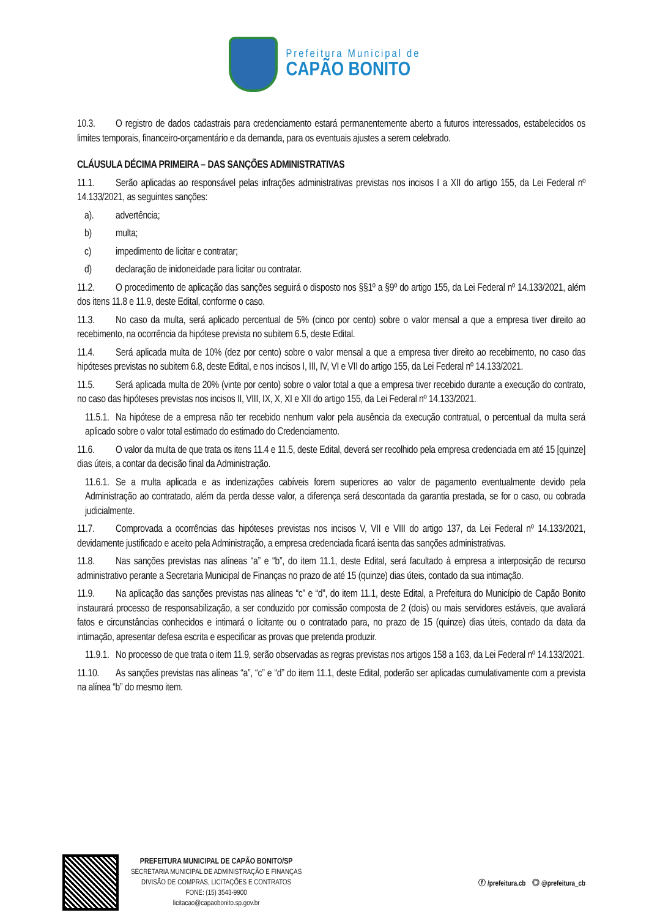Prefeitura Municipal de
CAPÃO BONITO
10.3. O registro de dados cadastrais para credenciamento estará permanentemente aberto a futuros interessados, estabelecidos os limites temporais, financeiro-orçamentário e da demanda, para os eventuais ajustes a serem celebrado.
CLÁUSULA DÉCIMA PRIMEIRA – DAS SANÇÕES ADMINISTRATIVAS
11.1. Serão aplicadas ao responsável pelas infrações administrativas previstas nos incisos I a XII do artigo 155, da Lei Federal nº 14.133/2021, as seguintes sanções:
a). advertência;
b) multa;
c) impedimento de licitar e contratar;
d) declaração de inidoneidade para licitar ou contratar.
11.2. O procedimento de aplicação das sanções seguirá o disposto nos §§1º a §9º do artigo 155, da Lei Federal nº 14.133/2021, além dos itens 11.8 e 11.9, deste Edital, conforme o caso.
11.3. No caso da multa, será aplicado percentual de 5% (cinco por cento) sobre o valor mensal a que a empresa tiver direito ao recebimento, na ocorrência da hipótese prevista no subitem 6.5, deste Edital.
11.4. Será aplicada multa de 10% (dez por cento) sobre o valor mensal a que a empresa tiver direito ao recebimento, no caso das hipóteses previstas no subitem 6.8, deste Edital, e nos incisos I, III, IV, VI e VII do artigo 155, da Lei Federal nº 14.133/2021.
11.5. Será aplicada multa de 20% (vinte por cento) sobre o valor total a que a empresa tiver recebido durante a execução do contrato, no caso das hipóteses previstas nos incisos II, VIII, IX, X, XI e XII do artigo 155, da Lei Federal nº 14.133/2021.
11.5.1. Na hipótese de a empresa não ter recebido nenhum valor pela ausência da execução contratual, o percentual da multa será aplicado sobre o valor total estimado do estimado do Credenciamento.
11.6. O valor da multa de que trata os itens 11.4 e 11.5, deste Edital, deverá ser recolhido pela empresa credenciada em até 15 [quinze] dias úteis, a contar da decisão final da Administração.
11.6.1. Se a multa aplicada e as indenizações cabíveis forem superiores ao valor de pagamento eventualmente devido pela Administração ao contratado, além da perda desse valor, a diferença será descontada da garantia prestada, se for o caso, ou cobrada judicialmente.
11.7. Comprovada a ocorrências das hipóteses previstas nos incisos V, VII e VIII do artigo 137, da Lei Federal nº 14.133/2021, devidamente justificado e aceito pela Administração, a empresa credenciada ficará isenta das sanções administrativas.
11.8. Nas sanções previstas nas alíneas “a” e “b”, do item 11.1, deste Edital, será facultado à empresa a interposição de recurso administrativo perante a Secretaria Municipal de Finanças no prazo de até 15 (quinze) dias úteis, contado da sua intimação.
11.9. Na aplicação das sanções previstas nas alíneas “c” e “d”, do item 11.1, deste Edital, a Prefeitura do Município de Capão Bonito instaurará processo de responsabilização, a ser conduzido por comissão composta de 2 (dois) ou mais servidores estáveis, que avaliará fatos e circunstâncias conhecidos e intimará o licitante ou o contratado para, no prazo de 15 (quinze) dias úteis, contado da data da intimação, apresentar defesa escrita e especificar as provas que pretenda produzir.
11.9.1. No processo de que trata o item 11.9, serão observadas as regras previstas nos artigos 158 a 163, da Lei Federal nº 14.133/2021.
11.10. As sanções previstas nas alíneas “a”, “c” e “d” do item 11.1, deste Edital, poderão ser aplicadas cumulativamente com a prevista na alínea “b” do mesmo item.
PREFEITURA MUNICIPAL DE CAPÃO BONITO/SP
SECRETARIA MUNICIPAL DE ADMINISTRAÇÃO E FINANÇAS
DIVISÃO DE COMPRAS, LICITAÇÕES E CONTRATOS
FONE: (15) 3543-9900
licitacao@capaobonito.sp.gov.br
ⓕ /prefeitura.cb ◎ @prefeitura_cb